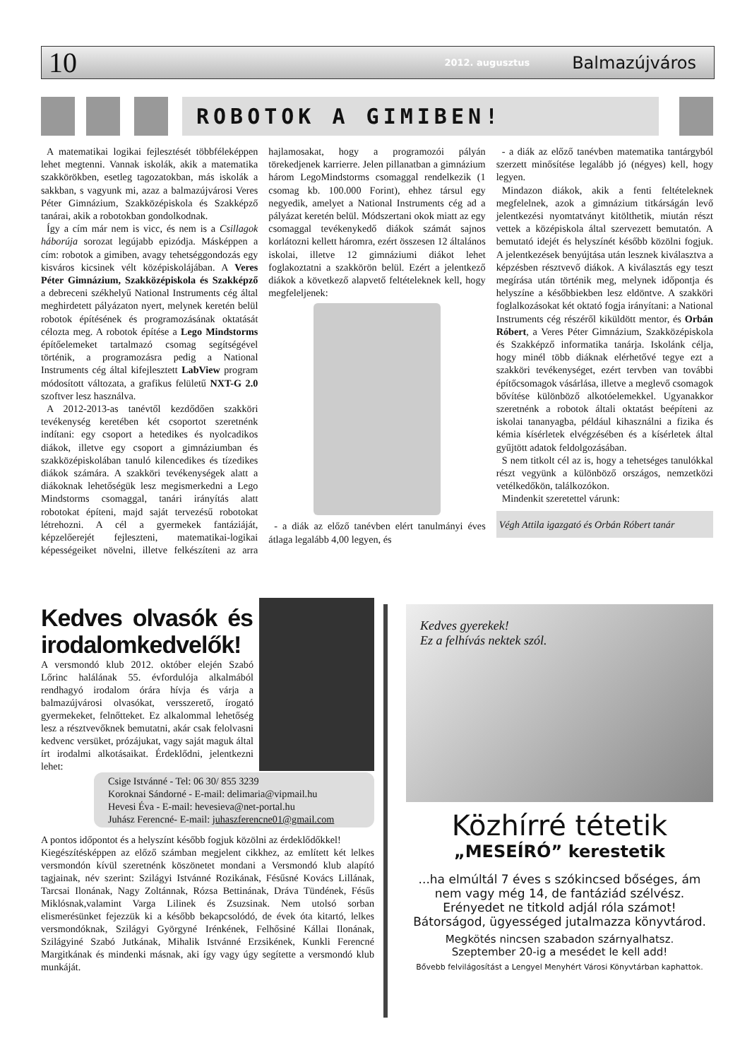10 2012. augusztus Balmazújváros
ROBOTOK A GIMIBEN!
A matematikai logikai fejlesztését többféleképpen lehet megtenni. Vannak iskolák, akik a matematika szakkörökben, esetleg tagozatokban, más iskolák a sakkban, s vagyunk mi, azaz a balmazújvárosi Veres Péter Gimnázium, Szakközépiskola és Szakképző tanárai, akik a robotokban gondolkodnak.
Így a cím már nem is vicc, és nem is a Csillagok háborúja sorozat legújabb epizódja. Másképpen a cím: robotok a gimiben, avagy tehetséggondozás egy kisváros kicsinek vélt középiskolájában. A Veres Péter Gimnázium, Szakközépiskola és Szakképző a debreceni székhelyű National Instruments cég által meghirdetett pályázaton nyert, melynek keretén belül robotok építésének és programozásának oktatását célozta meg. A robotok építése a Lego Mindstorms építőelemeket tartalmazó csomag segítségével történik, a programozásra pedig a National Instruments cég által kifejlesztett LabView program módosított változata, a grafikus felületű NXT-G 2.0 szoftver lesz használva.
A 2012-2013-as tanévtől kezdődően szakköri tevékenység keretében két csoportot szeretnénk indítani: egy csoport a hetedikes és nyolcadikos diákok, illetve egy csoport a gimnáziumban és szakközépiskolában tanuló kilencedikes és tízedikes diákok számára. A szakköri tevékenységek alatt a diákoknak lehetőségük lesz megismerkedni a Lego Mindstorms csomaggal, tanári irányítás alatt robotokat építeni, majd saját tervezésű robotokat létrehozni. A cél a gyermekek fantáziáját, képzelőerejét fejleszteni, matematikai-logikai képességeiket növelni, illetve felkészíteni az arra hajlamosakat, hogy a programozói pályán törekedjenek karrierre. Jelen pillanatban a gimnázium három LegoMindstorms csomaggal rendelkezik (1 csomag kb. 100.000 Forint), ehhez társul egy negyedik, amelyet a National Instruments cég ad a pályázat keretén belül. Módszertani okok miatt az egy csomaggal tevékenykedő diákok számát sajnos korlátozni kellett háromra, ezért összesen 12 általános iskolai, illetve 12 gimnáziumi diákot lehet foglakoztatni a szakkörön belül. Ezért a jelentkező diákok a következő alapvető feltételeknek kell, hogy megfeleljenek:
- a diák az előző tanévben elért tanulmányi éves átlaga legalább 4,00 legyen, és
- a diák az előző tanévben matematika tantárgyból szerzett minősítése legalább jó (négyes) kell, hogy legyen.
Mindazon diákok, akik a fenti feltételeknek megfelelnek, azok a gimnázium titkárságán levő jelentkezési nyomtatványt kitölthetik, miután részt vettek a középiskola által szervezett bemutatón. A bemutató idejét és helyszínét később közölni fogjuk. A jelentkezések benyújtása után lesznek kiválasztva a képzésben résztvevő diákok. A kiválasztás egy teszt megírása után történik meg, melynek időpontja és helyszíne a későbbiekben lesz eldöntve. A szakköri foglalkozásokat két oktató fogja irányítani: a National Instruments cég részéről kiküldött mentor, és Orbán Róbert, a Veres Péter Gimnázium, Szakközépiskola és Szakképző informatika tanárja. Iskolánk célja, hogy minél több diáknak elérhetővé tegye ezt a szakköri tevékenységet, ezért tervben van további építőcsomagok vásárlása, illetve a meglevő csomagok bővítése különböző alkotóelemekkel. Ugyanakkor szeretnénk a robotok általi oktatást beépíteni az iskolai tananyagba, például kihasználni a fizika és kémia kísérletek elvégzésében és a kísérletek által gyűjtött adatok feldolgozásában.
S nem titkolt cél az is, hogy a tehetséges tanulókkal részt vegyünk a különböző országos, nemzetközi vetélkedőkön, találkozókon.
Mindenkit szeretettel várunk:
Végh Attila igazgató és Orbán Róbert tanár
Kedves olvasók és irodalomkedvelők!
A versmondó klub 2012. október elején Szabó Lőrinc halálának 55. évfordulója alkalmából rendhagyó irodalom órára hívja és várja a balmazújvárosi olvasókat, versszerető, írogató gyermekeket, felnőtteket. Ez alkalommal lehetőség lesz a résztvevőknek bemutatni, akár csak felolvasni kedvenc versüket, prózájukat, vagy saját maguk által írt irodalmi alkotásaikat. Érdeklődni, jelentkezni lehet:
Csige Istvánné - Tel: 06 30/ 855 3239
Koroknai Sándorné - E-mail: delimaria@vipmail.hu
Hevesi Éva - E-mail: hevesieva@net-portal.hu
Juhász Ferencné- E-mail: juhaszferencne01@gmail.com
A pontos időpontot és a helyszínt később fogjuk közölni az érdeklődőkkel!
Kiegészítésképpen az előző számban megjelent cikkhez, az említett két lelkes versmondón kívül szeretnénk köszönetet mondani a Versmondó klub alapító tagjainak, név szerint: Szilágyi Istvánné Rozikának, Fésűsné Kovács Lillának, Tarcsai Ilonának, Nagy Zoltánnak, Rózsa Bettinának, Dráva Tündének, Fésűs Miklósnak,valamint Varga Lilinek és Zsuzsinak. Nem utolsó sorban elismerésünket fejezzük ki a később bekapcsolódó, de évek óta kitartó, lelkes versmondóknak, Szilágyi Györgyné Irénkének, Felhősiné Kállai Ilonának, Szilágyiné Szabó Jutkának, Mihalik Istvánné Erzsikének, Kunkli Ferencné Margitkának és mindenki másnak, aki így vagy úgy segítette a versmondó klub munkáját.
Kedves gyerekek!
Ez a felhívás nektek szól.
Közhírré tétetik
„MESEÍRÓ” kerestetik
...ha elmúltál 7 éves s szókincsed bőséges, ám nem vagy még 14, de fantáziád szélvész.
Erényedet ne titkold adjál róla számot!
Bátorságod, ügyességed jutalmazza könyvtárod.
Megkötés nincsen szabadon szárnyalhatsz.
Szeptember 20-ig a mesédet le kell add!
Bővebb felvilágosítást a Lengyel Menyhért Városi Könyvtárban kaphattok.